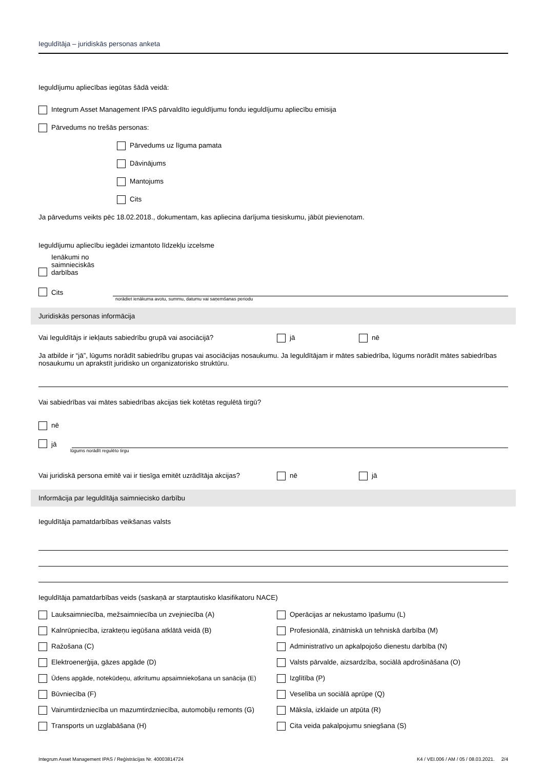Ieguldītāja – juridiskās personas anketa
Ieguldījumu apliecības iegūtas šādā veidā:
Integrum Asset Management IPAS pārvaldīto ieguldījumu fondu ieguldījumu apliecību emisija
Pārvedums no trešās personas:
Pārvedums uz līguma pamata
Dāvinājums
Mantojums
Cits
Ja pārvedums veikts pēc 18.02.2018., dokumentam, kas apliecina darījuma tiesiskumu, jābūt pievienotam.
Ieguldījumu apliecību iegādei izmantoto līdzekļu izcelsme
Ienākumi no
saimnieciskās
darbības
Cits
norādiet ienākuma avotu, summu, datumu vai saņemšanas periodu
Juridiskās personas informācija
Vai Ieguldītājs ir iekļauts sabiedrību grupā vai asociācijā? jā nē
Ja atbilde ir “jā”, lūgums norādīt sabiedrību grupas vai asociācijas nosaukumu. Ja Ieguldītājam ir mātes sabiedrība, lūgums norādīt mātes sabiedrības nosaukumu un aprakstīt juridisko un organizatorisko struktūru.
Vai sabiedrības vai mātes sabiedrības akcijas tiek kotētas regulētā tirgū?
nē
jā
lūgums norādīt regulēto tirgu
Vai juridiskā persona emitē vai ir tiesīga emitēt uzrādītāja akcijas? nē jā
Informācija par Ieguldītāja saimniecisko darbību
Ieguldītāja pamatdarbības veikšanas valsts
Ieguldītāja pamatdarbības veids (saskaņā ar starptautisko klasifikatoru NACE)
Lauksaimniecība, mežsaimniecība un zvejniecība (A)
Operācijas ar nekustamo īpašumu (L)
Kalnrūpniecība, izrakteņu iegūšana atklātā veidā (B)
Profesionālā, zinātniskā un tehniskā darbība (M)
Ražošana (C)
Administratīvo un apkalpojošo dienestu darbība (N)
Elektroenerģija, gāzes apgāde (D)
Valsts pārvalde, aizsardzība, sociālā apdrošināšana (O)
Ūdens apgāde, notekūdeņu, atkritumu apsaimniekošana un sanācija (E)
Izglītība (P)
Būvniecība (F)
Veselība un sociālā aprūpe (Q)
Vairumtirdzniecība un mazumtirdzniecība, automobiļu remonts (G)
Māksla, izklaide un atpūta (R)
Transports un uzglabāšana (H)
Cita veida pakalpojumu sniegšana (S)
Integrum Asset Management IPAS / Reģistrācijas Nr. 40003814724 K4 / VEI.006 / AM / 05 / 08.03.2021. 2/4